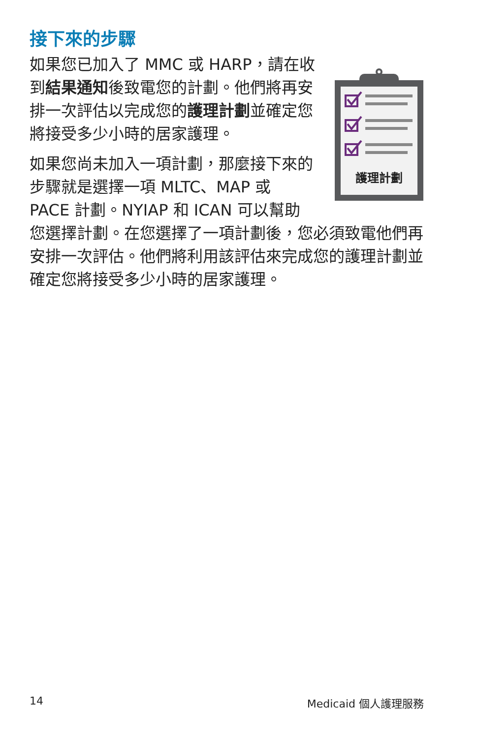接下來的步驟
護理計劃
如果您已加入了 MMC 或 HARP，請在收到結果通知後致電您的計劃。他們將再安排一次評估以完成您的護理計劃並確定您將接受多少小時的居家護理。
如果您尚未加入一項計劃，那麼接下來的步驟就是選擇一項 MLTC、MAP 或 PACE 計劃。NYIAP 和 ICAN 可以幫助您選擇計劃。在您選擇了一項計劃後，您必須致電他們再安排一次評估。他們將利用該評估來完成您的護理計劃並確定您將接受多少小時的居家護理。
14 Medicaid 個人護理服務